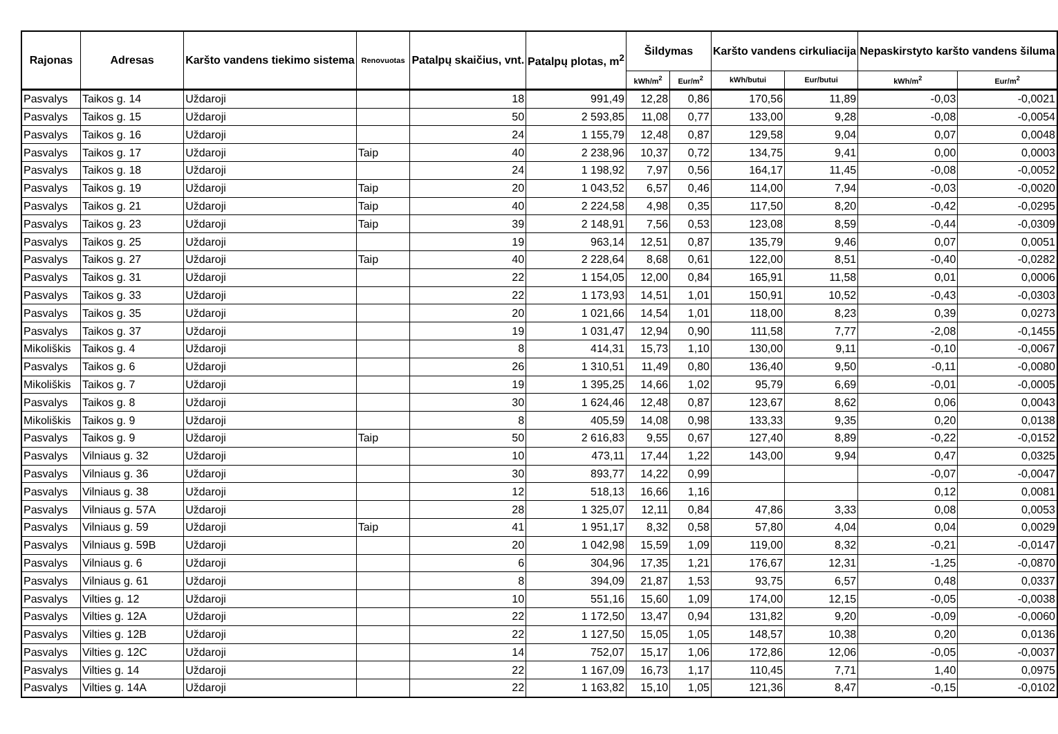| Rajonas | Adresas | Karšto vandens tiekimo sistema | Renovuotas | Patalpų skaičius, vnt. | Patalpų plotas, m<sup>2</sup> | Šildymas | | Karšto vandens cirkuliacija | | Nepaskirstyto karšto vandens šiluma | |
| --- | --- | --- | --- | --- | --- | --- | --- | --- | --- | --- | --- |
| | | | | | | kWh/m<sup>2</sup> | Eur/m<sup>2</sup> | kWh/butui | Eur/butui | kWh/m<sup>2</sup> | Eur/m<sup>2</sup> |
| Pasvalys | Taikos g. 14 | Uždaroji | | 18 | 991,49 | 12,28 | 0,86 | 170,56 | 11,89 | -0,03 | -0,0021 |
| Pasvalys | Taikos g. 15 | Uždaroji | | 50 | 2 593,85 | 11,08 | 0,77 | 133,00 | 9,28 | -0,08 | -0,0054 |
| Pasvalys | Taikos g. 16 | Uždaroji | | 24 | 1 155,79 | 12,48 | 0,87 | 129,58 | 9,04 | 0,07 | 0,0048 |
| Pasvalys | Taikos g. 17 | Uždaroji | Taip | 40 | 2 238,96 | 10,37 | 0,72 | 134,75 | 9,41 | 0,00 | 0,0003 |
| Pasvalys | Taikos g. 18 | Uždaroji | | 24 | 1 198,92 | 7,97 | 0,56 | 164,17 | 11,45 | -0,08 | -0,0052 |
| Pasvalys | Taikos g. 19 | Uždaroji | Taip | 20 | 1 043,52 | 6,57 | 0,46 | 114,00 | 7,94 | -0,03 | -0,0020 |
| Pasvalys | Taikos g. 21 | Uždaroji | Taip | 40 | 2 224,58 | 4,98 | 0,35 | 117,50 | 8,20 | -0,42 | -0,0295 |
| Pasvalys | Taikos g. 23 | Uždaroji | Taip | 39 | 2 148,91 | 7,56 | 0,53 | 123,08 | 8,59 | -0,44 | -0,0309 |
| Pasvalys | Taikos g. 25 | Uždaroji | | 19 | 963,14 | 12,51 | 0,87 | 135,79 | 9,46 | 0,07 | 0,0051 |
| Pasvalys | Taikos g. 27 | Uždaroji | Taip | 40 | 2 228,64 | 8,68 | 0,61 | 122,00 | 8,51 | -0,40 | -0,0282 |
| Pasvalys | Taikos g. 31 | Uždaroji | | 22 | 1 154,05 | 12,00 | 0,84 | 165,91 | 11,58 | 0,01 | 0,0006 |
| Pasvalys | Taikos g. 33 | Uždaroji | | 22 | 1 173,93 | 14,51 | 1,01 | 150,91 | 10,52 | -0,43 | -0,0303 |
| Pasvalys | Taikos g. 35 | Uždaroji | | 20 | 1 021,66 | 14,54 | 1,01 | 118,00 | 8,23 | 0,39 | 0,0273 |
| Pasvalys | Taikos g. 37 | Uždaroji | | 19 | 1 031,47 | 12,94 | 0,90 | 111,58 | 7,77 | -2,08 | -0,1455 |
| Mikoliškis | Taikos g. 4 | Uždaroji | | 8 | 414,31 | 15,73 | 1,10 | 130,00 | 9,11 | -0,10 | -0,0067 |
| Pasvalys | Taikos g. 6 | Uždaroji | | 26 | 1 310,51 | 11,49 | 0,80 | 136,40 | 9,50 | -0,11 | -0,0080 |
| Mikoliškis | Taikos g. 7 | Uždaroji | | 19 | 1 395,25 | 14,66 | 1,02 | 95,79 | 6,69 | -0,01 | -0,0005 |
| Pasvalys | Taikos g. 8 | Uždaroji | | 30 | 1 624,46 | 12,48 | 0,87 | 123,67 | 8,62 | 0,06 | 0,0043 |
| Mikoliškis | Taikos g. 9 | Uždaroji | | 8 | 405,59 | 14,08 | 0,98 | 133,33 | 9,35 | 0,20 | 0,0138 |
| Pasvalys | Taikos g. 9 | Uždaroji | Taip | 50 | 2 616,83 | 9,55 | 0,67 | 127,40 | 8,89 | -0,22 | -0,0152 |
| Pasvalys | Vilniaus g. 32 | Uždaroji | | 10 | 473,11 | 17,44 | 1,22 | 143,00 | 9,94 | 0,47 | 0,0325 |
| Pasvalys | Vilniaus g. 36 | Uždaroji | | 30 | 893,77 | 14,22 | 0,99 | | | -0,07 | -0,0047 |
| Pasvalys | Vilniaus g. 38 | Uždaroji | | 12 | 518,13 | 16,66 | 1,16 | | | 0,12 | 0,0081 |
| Pasvalys | Vilniaus g. 57A | Uždaroji | | 28 | 1 325,07 | 12,11 | 0,84 | 47,86 | 3,33 | 0,08 | 0,0053 |
| Pasvalys | Vilniaus g. 59 | Uždaroji | Taip | 41 | 1 951,17 | 8,32 | 0,58 | 57,80 | 4,04 | 0,04 | 0,0029 |
| Pasvalys | Vilniaus g. 59B | Uždaroji | | 20 | 1 042,98 | 15,59 | 1,09 | 119,00 | 8,32 | -0,21 | -0,0147 |
| Pasvalys | Vilniaus g. 6 | Uždaroji | | 6 | 304,96 | 17,35 | 1,21 | 176,67 | 12,31 | -1,25 | -0,0870 |
| Pasvalys | Vilniaus g. 61 | Uždaroji | | 8 | 394,09 | 21,87 | 1,53 | 93,75 | 6,57 | 0,48 | 0,0337 |
| Pasvalys | Vilties g. 12 | Uždaroji | | 10 | 551,16 | 15,60 | 1,09 | 174,00 | 12,15 | -0,05 | -0,0038 |
| Pasvalys | Vilties g. 12A | Uždaroji | | 22 | 1 172,50 | 13,47 | 0,94 | 131,82 | 9,20 | -0,09 | -0,0060 |
| Pasvalys | Vilties g. 12B | Uždaroji | | 22 | 1 127,50 | 15,05 | 1,05 | 148,57 | 10,38 | 0,20 | 0,0136 |
| Pasvalys | Vilties g. 12C | Uždaroji | | 14 | 752,07 | 15,17 | 1,06 | 172,86 | 12,06 | -0,05 | -0,0037 |
| Pasvalys | Vilties g. 14 | Uždaroji | | 22 | 1 167,09 | 16,73 | 1,17 | 110,45 | 7,71 | 1,40 | 0,0975 |
| Pasvalys | Vilties g. 14A | Uždaroji | | 22 | 1 163,82 | 15,10 | 1,05 | 121,36 | 8,47 | -0,15 | -0,0102 |